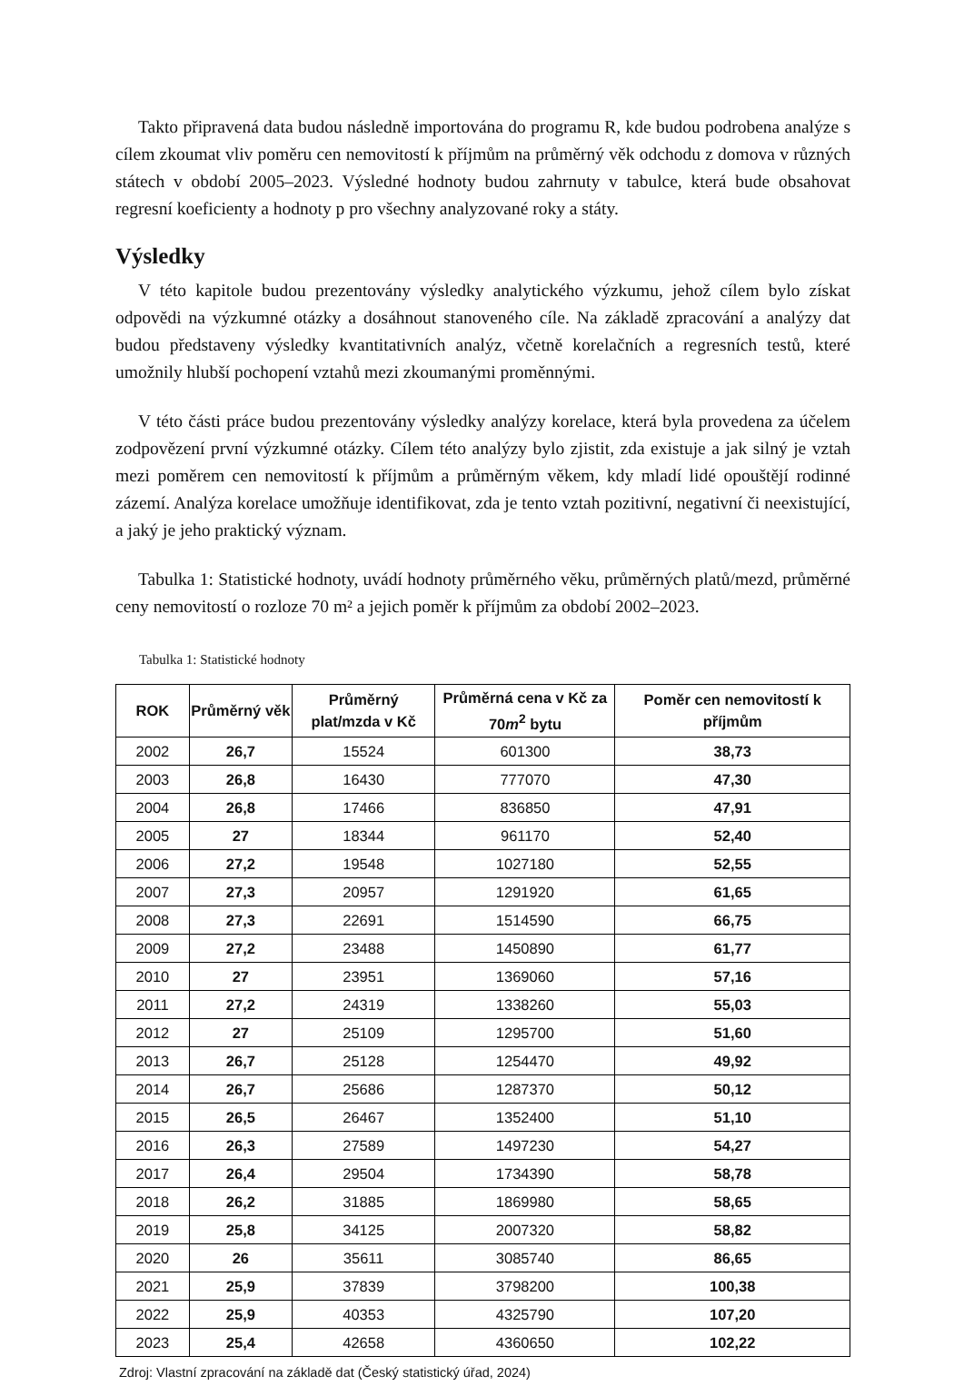Takto připravená data budou následně importována do programu R, kde budou podrobena analýze s cílem zkoumat vliv poměru cen nemovitostí k příjmům na průměrný věk odchodu z domova v různých státech v období 2005–2023. Výsledné hodnoty budou zahrnuty v tabulce, která bude obsahovat regresní koeficienty a hodnoty p pro všechny analyzované roky a státy.
Výsledky
V této kapitole budou prezentovány výsledky analytického výzkumu, jehož cílem bylo získat odpovědi na výzkumné otázky a dosáhnout stanoveného cíle. Na základě zpracování a analýzy dat budou představeny výsledky kvantitativních analýz, včetně korelačních a regresních testů, které umožnily hlubší pochopení vztahů mezi zkoumanými proměnnými.
V této části práce budou prezentovány výsledky analýzy korelace, která byla provedena za účelem zodpovězení první výzkumné otázky. Cílem této analýzy bylo zjistit, zda existuje a jak silný je vztah mezi poměrem cen nemovitostí k příjmům a průměrným věkem, kdy mladí lidé opouštějí rodinné zázemí. Analýza korelace umožňuje identifikovat, zda je tento vztah pozitivní, negativní či neexistující, a jaký je jeho praktický význam.
Tabulka 1: Statistické hodnoty, uvádí hodnoty průměrného věku, průměrných platů/mezd, průměrné ceny nemovitostí o rozloze 70 m² a jejich poměr k příjmům za období 2002–2023.
Tabulka 1: Statistické hodnoty
| ROK | Průměrný věk | Průměrný plat/mzda v Kč | Průměrná cena v Kč za 70 m<sup>2</sup> bytu | Poměr cen nemovitostí k příjmům |
| --- | --- | --- | --- | --- |
| 2002 | 26,7 | 15524 | 601300 | 38,73 |
| 2003 | 26,8 | 16430 | 777070 | 47,30 |
| 2004 | 26,8 | 17466 | 836850 | 47,91 |
| 2005 | 27 | 18344 | 961170 | 52,40 |
| 2006 | 27,2 | 19548 | 1027180 | 52,55 |
| 2007 | 27,3 | 20957 | 1291920 | 61,65 |
| 2008 | 27,3 | 22691 | 1514590 | 66,75 |
| 2009 | 27,2 | 23488 | 1450890 | 61,77 |
| 2010 | 27 | 23951 | 1369060 | 57,16 |
| 2011 | 27,2 | 24319 | 1338260 | 55,03 |
| 2012 | 27 | 25109 | 1295700 | 51,60 |
| 2013 | 26,7 | 25128 | 1254470 | 49,92 |
| 2014 | 26,7 | 25686 | 1287370 | 50,12 |
| 2015 | 26,5 | 26467 | 1352400 | 51,10 |
| 2016 | 26,3 | 27589 | 1497230 | 54,27 |
| 2017 | 26,4 | 29504 | 1734390 | 58,78 |
| 2018 | 26,2 | 31885 | 1869980 | 58,65 |
| 2019 | 25,8 | 34125 | 2007320 | 58,82 |
| 2020 | 26 | 35611 | 3085740 | 86,65 |
| 2021 | 25,9 | 37839 | 3798200 | 100,38 |
| 2022 | 25,9 | 40353 | 4325790 | 107,20 |
| 2023 | 25,4 | 42658 | 4360650 | 102,22 |
Zdroj: Vlastní zpracování na základě dat (Český statistický úřad, 2024)